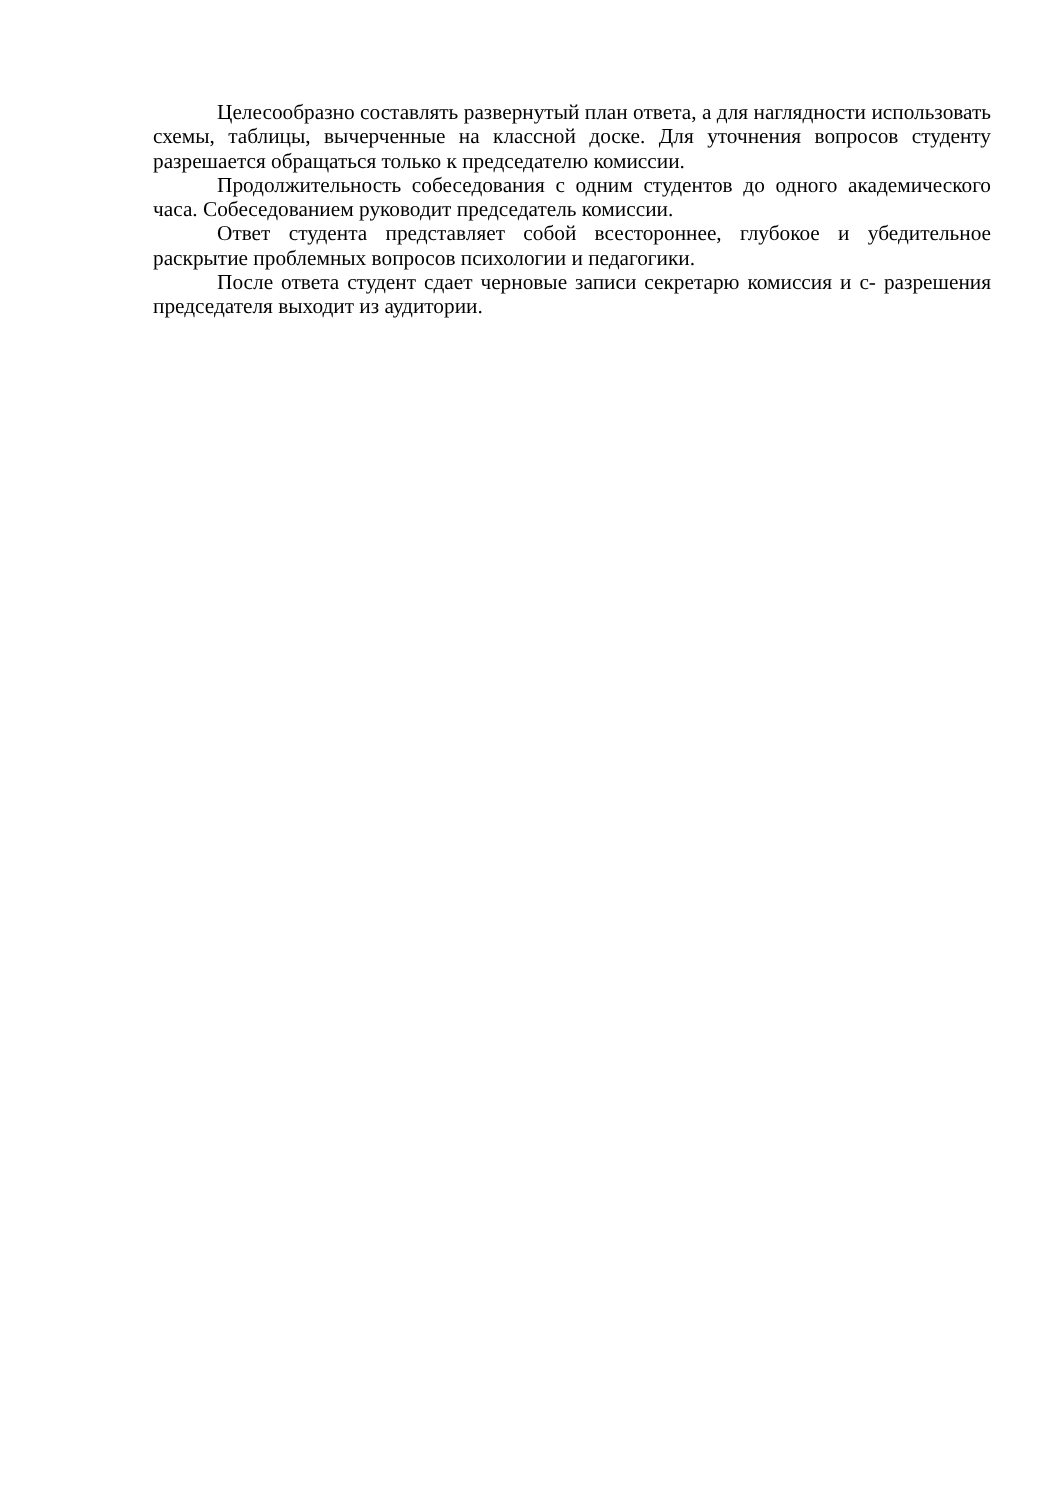Целесообразно составлять развернутый план ответа, а для наглядности использовать схемы, таблицы, вычерченные на классной доске. Для уточнения вопросов студенту разрешается обращаться только к председателю комиссии.
Продолжительность собеседования с одним студентов до одного академического часа. Собеседованием руководит председатель комиссии.
Ответ студента представляет собой всестороннее, глубокое и убедительное раскрытие проблемных вопросов психологии и педагогики.
После ответа студент сдает черновые записи секретарю комиссия и с- разрешения председателя выходит из аудитории.